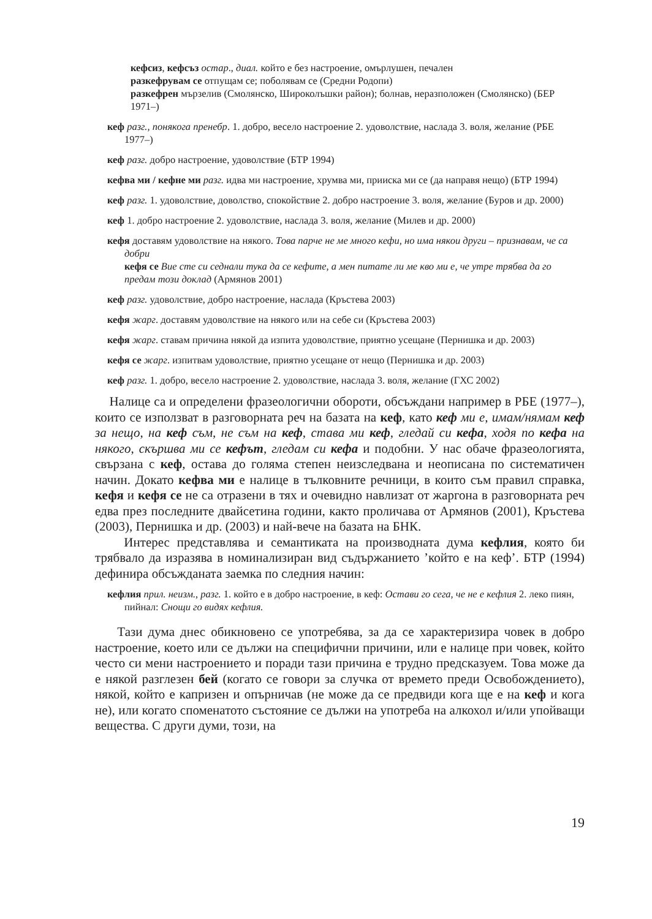кефсиз, кефсъз остар., диал. който е без настроение, омърлушен, печален
разкефрувам се отпущам се; поболявам се (Средни Родопи)
разкефрен мързелив (Смолянско, Широколъшки район); болнав, неразположен (Смолянско) (БЕР 1971–)
кеф разг., понякога пренебр. 1. добро, весело настроение 2. удоволствие, наслада 3. воля, желание (РБЕ 1977–)
кеф разг. добро настроение, удоволствие (БТР 1994)
кефва ми / кефне ми разг. идва ми настроение, хрумва ми, прииска ми се (да направя нещо) (БТР 1994)
кеф разг. 1. удоволствие, доволство, спокойствие 2. добро настроение 3. воля, желание (Буров и др. 2000)
кеф 1. добро настроение 2. удоволствие, наслада 3. воля, желание (Милев и др. 2000)
кефя доставям удоволствие на някого. Това парче не ме много кефи, но има някои други – признавам, че са добри
кефя се Вие сте си седнали тука да се кефите, а мен питате ли ме кво ми е, че утре трябва да го предам този доклад (Армянов 2001)
кеф разг. удоволствие, добро настроение, наслада (Кръстева 2003)
кефя жарг. доставям удоволствие на някого или на себе си (Кръстева 2003)
кефя жарг. ставам причина някой да изпита удоволствие, приятно усещане (Пернишка и др. 2003)
кефя се жарг. изпитвам удоволствие, приятно усещане от нещо (Пернишка и др. 2003)
кеф разг. 1. добро, весело настроение 2. удоволствие, наслада 3. воля, желание (ГХС 2002)
Налице са и определени фразеологични обороти, обсъждани например в РБЕ (1977–), които се използват в разговорната реч на базата на кеф, като кеф ми е, имам/нямам кеф за нещо, на кеф съм, не съм на кеф, става ми кеф, гледай си кефа, ходя по кефа на някого, скършва ми се кефът, гледам си кефа и подобни. У нас обаче фразеологията, свързана с кеф, остава до голяма степен неизследвана и неописана по систематичен начин. Докато кефва ми е налице в тълковните речници, в които съм правил справка, кефя и кефя се не са отразени в тях и очевидно навлизат от жаргона в разговорната реч едва през последните двайсетина години, както проличава от Армянов (2001), Кръстева (2003), Пернишка и др. (2003) и най-вече на базата на БНК.
Интерес представлява и семантиката на производната дума кефлия, която би трябвало да изразява в номинализиран вид съдържанието ’който е на кеф’. БТР (1994) дефинира обсъжданата заемка по следния начин:
кефлия прил. неизм., разг. 1. който е в добро настроение, в кеф: Остави го сега, че не е кефлия 2. леко пиян, пийнал: Снощи го видях кефлия.
Тази дума днес обикновено се употребява, за да се характеризира човек в добро настроение, което или се дължи на специфични причини, или е налице при човек, който често си мени настроението и поради тази причина е трудно предсказуем. Това може да е някой разглезен бей (когато се говори за случка от времето преди Освобождението), някой, който е капризен и опърничав (не може да се предвиди кога ще е на кеф и кога не), или когато споменатото състояние се дължи на употреба на алкохол и/или упойващи вещества. С други думи, този, на
19